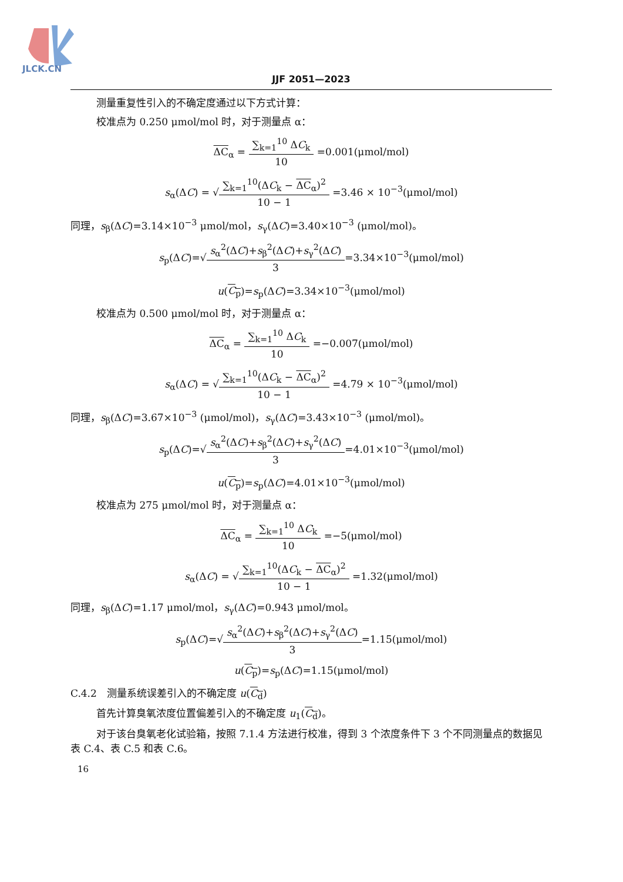JLCK.CN
JJF 2051—2023
测量重复性引入的不确定度通过以下方式计算：
校准点为 0.250 μmol/mol 时，对于测量点 α：
ΔC<sub>α</sub> =
∑<sub>k=1</sub><sup>10</sup> ΔC<sub>k</sub>
10
=0.001(μmol/mol)
s<sub>α</sub>(ΔC) = √
∑<sub>k=1</sub><sup>10</sup>(ΔC<sub>k</sub> − ΔC<sub>α</sub>)<sup>2</sup>
10 − 1
=3.46 × 10<sup>−3</sup>(μmol/mol)
同理，s<sub>β</sub>(ΔC)=3.14×10<sup>−3</sup> μmol/mol，s<sub>γ</sub>(ΔC)=3.40×10<sup>−3</sup> (μmol/mol)。
s<sub>p</sub>(ΔC)=√
s<sub>α</sub><sup>2</sup>(ΔC)+s<sub>β</sub><sup>2</sup>(ΔC)+s<sub>γ</sub><sup>2</sup>(ΔC)
3
=3.34×10<sup>−3</sup>(μmol/mol)
u(C<sub>p</sub>)=s<sub>p</sub>(ΔC)=3.34×10<sup>−3</sup>(μmol/mol)
校准点为 0.500 μmol/mol 时，对于测量点 α：
ΔC<sub>α</sub> =
∑<sub>k=1</sub><sup>10</sup> ΔC<sub>k</sub>
10
=−0.007(μmol/mol)
s<sub>α</sub>(ΔC) = √
∑<sub>k=1</sub><sup>10</sup>(ΔC<sub>k</sub> − ΔC<sub>α</sub>)<sup>2</sup>
10 − 1
=4.79 × 10<sup>−3</sup>(μmol/mol)
同理，s<sub>β</sub>(ΔC)=3.67×10<sup>−3</sup> (μmol/mol)，s<sub>γ</sub>(ΔC)=3.43×10<sup>−3</sup> (μmol/mol)。
s<sub>p</sub>(ΔC)=√
s<sub>α</sub><sup>2</sup>(ΔC)+s<sub>β</sub><sup>2</sup>(ΔC)+s<sub>γ</sub><sup>2</sup>(ΔC)
3
=4.01×10<sup>−3</sup>(μmol/mol)
u(C<sub>p</sub>)=s<sub>p</sub>(ΔC)=4.01×10<sup>−3</sup>(μmol/mol)
校准点为 275 μmol/mol 时，对于测量点 α：
ΔC<sub>α</sub> =
∑<sub>k=1</sub><sup>10</sup> ΔC<sub>k</sub>
10
=−5(μmol/mol)
s<sub>α</sub>(ΔC) = √
∑<sub>k=1</sub><sup>10</sup>(ΔC<sub>k</sub> − ΔC<sub>α</sub>)<sup>2</sup>
10 − 1
=1.32(μmol/mol)
同理，s<sub>β</sub>(ΔC)=1.17 μmol/mol，s<sub>γ</sub>(ΔC)=0.943 μmol/mol。
s<sub>p</sub>(ΔC)=√
s<sub>α</sub><sup>2</sup>(ΔC)+s<sub>β</sub><sup>2</sup>(ΔC)+s<sub>γ</sub><sup>2</sup>(ΔC)
3
=1.15(μmol/mol)
u(C<sub>p</sub>)=s<sub>p</sub>(ΔC)=1.15(μmol/mol)
C.4.2　测量系统误差引入的不确定度 u(C<sub>d</sub>)
首先计算臭氧浓度位置偏差引入的不确定度 u<sub>1</sub>(C<sub>d</sub>)。
对于该台臭氧老化试验箱，按照 7.1.4 方法进行校准，得到 3 个浓度条件下 3 个不同测量点的数据见表 C.4、表 C.5 和表 C.6。
16